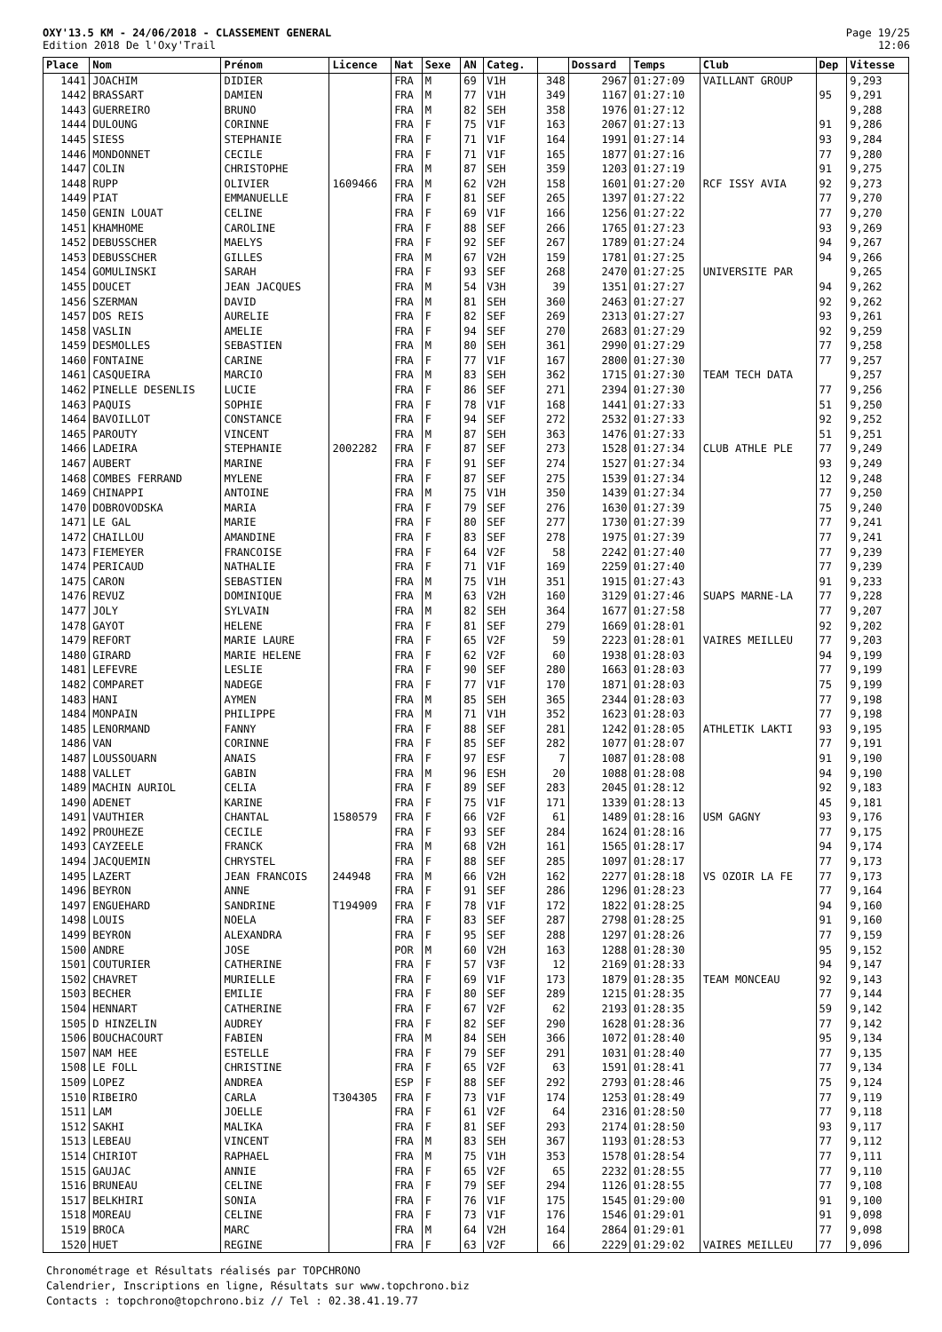OXY'13.5 KM - 24/06/2018 - CLASSEMENT GENERAL
Edition 2018 De l'Oxy'Trail
Page 19/25
12:06
| Place | Nom | Prénom | Licence | Nat | Sexe | AN | Categ. | | Dossard | Temps | Club | Dep | Vitesse |
| --- | --- | --- | --- | --- | --- | --- | --- | --- | --- | --- | --- | --- | --- |
| 1441 | JOACHIM | DIDIER | | FRA | M | 69 | V1H | 348 | 2967 | 01:27:09 | VAILLANT GROUP | | 9,293 |
| 1442 | BRASSART | DAMIEN | | FRA | M | 77 | V1H | 349 | 1167 | 01:27:10 | | 95 | 9,291 |
| 1443 | GUERREIRO | BRUNO | | FRA | M | 82 | SEH | 358 | 1976 | 01:27:12 | | | 9,288 |
| 1444 | DULOUNG | CORINNE | | FRA | F | 75 | V1F | 163 | 2067 | 01:27:13 | | 91 | 9,286 |
| 1445 | SIESS | STEPHANIE | | FRA | F | 71 | V1F | 164 | 1991 | 01:27:14 | | 93 | 9,284 |
| 1446 | MONDONNET | CECILE | | FRA | F | 71 | V1F | 165 | 1877 | 01:27:16 | | 77 | 9,280 |
| 1447 | COLIN | CHRISTOPHE | | FRA | M | 87 | SEH | 359 | 1203 | 01:27:19 | | 91 | 9,275 |
| 1448 | RUPP | OLIVIER | 1609466 | FRA | M | 62 | V2H | 158 | 1601 | 01:27:20 | RCF ISSY AVIA | 92 | 9,273 |
| 1449 | PIAT | EMMANUELLE | | FRA | F | 81 | SEF | 265 | 1397 | 01:27:22 | | 77 | 9,270 |
| 1450 | GENIN LOUAT | CELINE | | FRA | F | 69 | V1F | 166 | 1256 | 01:27:22 | | 77 | 9,270 |
| 1451 | KHAMHOME | CAROLINE | | FRA | F | 88 | SEF | 266 | 1765 | 01:27:23 | | 93 | 9,269 |
| 1452 | DEBUSSCHER | MAELYS | | FRA | F | 92 | SEF | 267 | 1789 | 01:27:24 | | 94 | 9,267 |
| 1453 | DEBUSSCHER | GILLES | | FRA | M | 67 | V2H | 159 | 1781 | 01:27:25 | | 94 | 9,266 |
| 1454 | GOMULINSKI | SARAH | | FRA | F | 93 | SEF | 268 | 2470 | 01:27:25 | UNIVERSITE PAR | | 9,265 |
| 1455 | DOUCET | JEAN JACQUES | | FRA | M | 54 | V3H | 39 | 1351 | 01:27:27 | | 94 | 9,262 |
| 1456 | SZERMAN | DAVID | | FRA | M | 81 | SEH | 360 | 2463 | 01:27:27 | | 92 | 9,262 |
| 1457 | DOS REIS | AURELIE | | FRA | F | 82 | SEF | 269 | 2313 | 01:27:27 | | 93 | 9,261 |
| 1458 | VASLIN | AMELIE | | FRA | F | 94 | SEF | 270 | 2683 | 01:27:29 | | 92 | 9,259 |
| 1459 | DESMOLLES | SEBASTIEN | | FRA | M | 80 | SEH | 361 | 2990 | 01:27:29 | | 77 | 9,258 |
| 1460 | FONTAINE | CARINE | | FRA | F | 77 | V1F | 167 | 2800 | 01:27:30 | | 77 | 9,257 |
| 1461 | CASQUEIRA | MARCIO | | FRA | M | 83 | SEH | 362 | 1715 | 01:27:30 | TEAM TECH DATA | | 9,257 |
| 1462 | PINELLE DESENLIS | LUCIE | | FRA | F | 86 | SEF | 271 | 2394 | 01:27:30 | | 77 | 9,256 |
| 1463 | PAQUIS | SOPHIE | | FRA | F | 78 | V1F | 168 | 1441 | 01:27:33 | | 51 | 9,250 |
| 1464 | BAVOILLOT | CONSTANCE | | FRA | F | 94 | SEF | 272 | 2532 | 01:27:33 | | 92 | 9,252 |
| 1465 | PAROUTY | VINCENT | | FRA | M | 87 | SEH | 363 | 1476 | 01:27:33 | | 51 | 9,251 |
| 1466 | LADEIRA | STEPHANIE | 2002282 | FRA | F | 87 | SEF | 273 | 1528 | 01:27:34 | CLUB ATHLE PLE | 77 | 9,249 |
| 1467 | AUBERT | MARINE | | FRA | F | 91 | SEF | 274 | 1527 | 01:27:34 | | 93 | 9,249 |
| 1468 | COMBES FERRAND | MYLENE | | FRA | F | 87 | SEF | 275 | 1539 | 01:27:34 | | 12 | 9,248 |
| 1469 | CHINAPPI | ANTOINE | | FRA | M | 75 | V1H | 350 | 1439 | 01:27:34 | | 77 | 9,250 |
| 1470 | DOBROVODSKA | MARIA | | FRA | F | 79 | SEF | 276 | 1630 | 01:27:39 | | 75 | 9,240 |
| 1471 | LE GAL | MARIE | | FRA | F | 80 | SEF | 277 | 1730 | 01:27:39 | | 77 | 9,241 |
| 1472 | CHAILLOU | AMANDINE | | FRA | F | 83 | SEF | 278 | 1975 | 01:27:39 | | 77 | 9,241 |
| 1473 | FIEMEYER | FRANCOISE | | FRA | F | 64 | V2F | 58 | 2242 | 01:27:40 | | 77 | 9,239 |
| 1474 | PERICAUD | NATHALIE | | FRA | F | 71 | V1F | 169 | 2259 | 01:27:40 | | 77 | 9,239 |
| 1475 | CARON | SEBASTIEN | | FRA | M | 75 | V1H | 351 | 1915 | 01:27:43 | | 91 | 9,233 |
| 1476 | REVUZ | DOMINIQUE | | FRA | M | 63 | V2H | 160 | 3129 | 01:27:46 | SUAPS MARNE-LA | 77 | 9,228 |
| 1477 | JOLY | SYLVAIN | | FRA | M | 82 | SEH | 364 | 1677 | 01:27:58 | | 77 | 9,207 |
| 1478 | GAYOT | HELENE | | FRA | F | 81 | SEF | 279 | 1669 | 01:28:01 | | 92 | 9,202 |
| 1479 | REFORT | MARIE LAURE | | FRA | F | 65 | V2F | 59 | 2223 | 01:28:01 | VAIRES MEILLEU | 77 | 9,203 |
| 1480 | GIRARD | MARIE HELENE | | FRA | F | 62 | V2F | 60 | 1938 | 01:28:03 | | 94 | 9,199 |
| 1481 | LEFEVRE | LESLIE | | FRA | F | 90 | SEF | 280 | 1663 | 01:28:03 | | 77 | 9,199 |
| 1482 | COMPARET | NADEGE | | FRA | F | 77 | V1F | 170 | 1871 | 01:28:03 | | 75 | 9,199 |
| 1483 | HANI | AYMEN | | FRA | M | 85 | SEH | 365 | 2344 | 01:28:03 | | 77 | 9,198 |
| 1484 | MONPAIN | PHILIPPE | | FRA | M | 71 | V1H | 352 | 1623 | 01:28:03 | | 77 | 9,198 |
| 1485 | LENORMAND | FANNY | | FRA | F | 88 | SEF | 281 | 1242 | 01:28:05 | ATHLETIK LAKTI | 93 | 9,195 |
| 1486 | VAN | CORINNE | | FRA | F | 85 | SEF | 282 | 1077 | 01:28:07 | | 77 | 9,191 |
| 1487 | LOUSSOUARN | ANAIS | | FRA | F | 97 | ESF | 7 | 1087 | 01:28:08 | | 91 | 9,190 |
| 1488 | VALLET | GABIN | | FRA | M | 96 | ESH | 20 | 1088 | 01:28:08 | | 94 | 9,190 |
| 1489 | MACHIN AURIOL | CELIA | | FRA | F | 89 | SEF | 283 | 2045 | 01:28:12 | | 92 | 9,183 |
| 1490 | ADENET | KARINE | | FRA | F | 75 | V1F | 171 | 1339 | 01:28:13 | | 45 | 9,181 |
| 1491 | VAUTHIER | CHANTAL | 1580579 | FRA | F | 66 | V2F | 61 | 1489 | 01:28:16 | USM GAGNY | 93 | 9,176 |
| 1492 | PROUHEZE | CECILE | | FRA | F | 93 | SEF | 284 | 1624 | 01:28:16 | | 77 | 9,175 |
| 1493 | CAYZEELE | FRANCK | | FRA | M | 68 | V2H | 161 | 1565 | 01:28:17 | | 94 | 9,174 |
| 1494 | JACQUEMIN | CHRYSTEL | | FRA | F | 88 | SEF | 285 | 1097 | 01:28:17 | | 77 | 9,173 |
| 1495 | LAZERT | JEAN FRANCOIS | 244948 | FRA | M | 66 | V2H | 162 | 2277 | 01:28:18 | VS OZOIR LA FE | 77 | 9,173 |
| 1496 | BEYRON | ANNE | | FRA | F | 91 | SEF | 286 | 1296 | 01:28:23 | | 77 | 9,164 |
| 1497 | ENGUEHARD | SANDRINE | T194909 | FRA | F | 78 | V1F | 172 | 1822 | 01:28:25 | | 94 | 9,160 |
| 1498 | LOUIS | NOELA | | FRA | F | 83 | SEF | 287 | 2798 | 01:28:25 | | 91 | 9,160 |
| 1499 | BEYRON | ALEXANDRA | | FRA | F | 95 | SEF | 288 | 1297 | 01:28:26 | | 77 | 9,159 |
| 1500 | ANDRE | JOSE | | POR | M | 60 | V2H | 163 | 1288 | 01:28:30 | | 95 | 9,152 |
| 1501 | COUTURIER | CATHERINE | | FRA | F | 57 | V3F | 12 | 2169 | 01:28:33 | | 94 | 9,147 |
| 1502 | CHAVRET | MURIELLE | | FRA | F | 69 | V1F | 173 | 1879 | 01:28:35 | TEAM MONCEAU | 92 | 9,143 |
| 1503 | BECHER | EMILIE | | FRA | F | 80 | SEF | 289 | 1215 | 01:28:35 | | 77 | 9,144 |
| 1504 | HENNART | CATHERINE | | FRA | F | 67 | V2F | 62 | 2193 | 01:28:35 | | 59 | 9,142 |
| 1505 | D HINZELIN | AUDREY | | FRA | F | 82 | SEF | 290 | 1628 | 01:28:36 | | 77 | 9,142 |
| 1506 | BOUCHACOURT | FABIEN | | FRA | M | 84 | SEH | 366 | 1072 | 01:28:40 | | 95 | 9,134 |
| 1507 | NAM HEE | ESTELLE | | FRA | F | 79 | SEF | 291 | 1031 | 01:28:40 | | 77 | 9,135 |
| 1508 | LE FOLL | CHRISTINE | | FRA | F | 65 | V2F | 63 | 1591 | 01:28:41 | | 77 | 9,134 |
| 1509 | LOPEZ | ANDREA | | ESP | F | 88 | SEF | 292 | 2793 | 01:28:46 | | 75 | 9,124 |
| 1510 | RIBEIRO | CARLA | T304305 | FRA | F | 73 | V1F | 174 | 1253 | 01:28:49 | | 77 | 9,119 |
| 1511 | LAM | JOELLE | | FRA | F | 61 | V2F | 64 | 2316 | 01:28:50 | | 77 | 9,118 |
| 1512 | SAKHI | MALIKA | | FRA | F | 81 | SEF | 293 | 2174 | 01:28:50 | | 93 | 9,117 |
| 1513 | LEBEAU | VINCENT | | FRA | M | 83 | SEH | 367 | 1193 | 01:28:53 | | 77 | 9,112 |
| 1514 | CHIRIOT | RAPHAEL | | FRA | M | 75 | V1H | 353 | 1578 | 01:28:54 | | 77 | 9,111 |
| 1515 | GAUJAC | ANNIE | | FRA | F | 65 | V2F | 65 | 2232 | 01:28:55 | | 77 | 9,110 |
| 1516 | BRUNEAU | CELINE | | FRA | F | 79 | SEF | 294 | 1126 | 01:28:55 | | 77 | 9,108 |
| 1517 | BELKHIRI | SONIA | | FRA | F | 76 | V1F | 175 | 1545 | 01:29:00 | | 91 | 9,100 |
| 1518 | MOREAU | CELINE | | FRA | F | 73 | V1F | 176 | 1546 | 01:29:01 | | 91 | 9,098 |
| 1519 | BROCA | MARC | | FRA | M | 64 | V2H | 164 | 2864 | 01:29:01 | | 77 | 9,098 |
| 1520 | HUET | REGINE | | FRA | F | 63 | V2F | 66 | 2229 | 01:29:02 | VAIRES MEILLEU | 77 | 9,096 |
Chronométrage et Résultats réalisés par TOPCHRONO
Calendrier, Inscriptions en ligne, Résultats sur www.topchrono.biz
Contacts : topchrono@topchrono.biz // Tel : 02.38.41.19.77